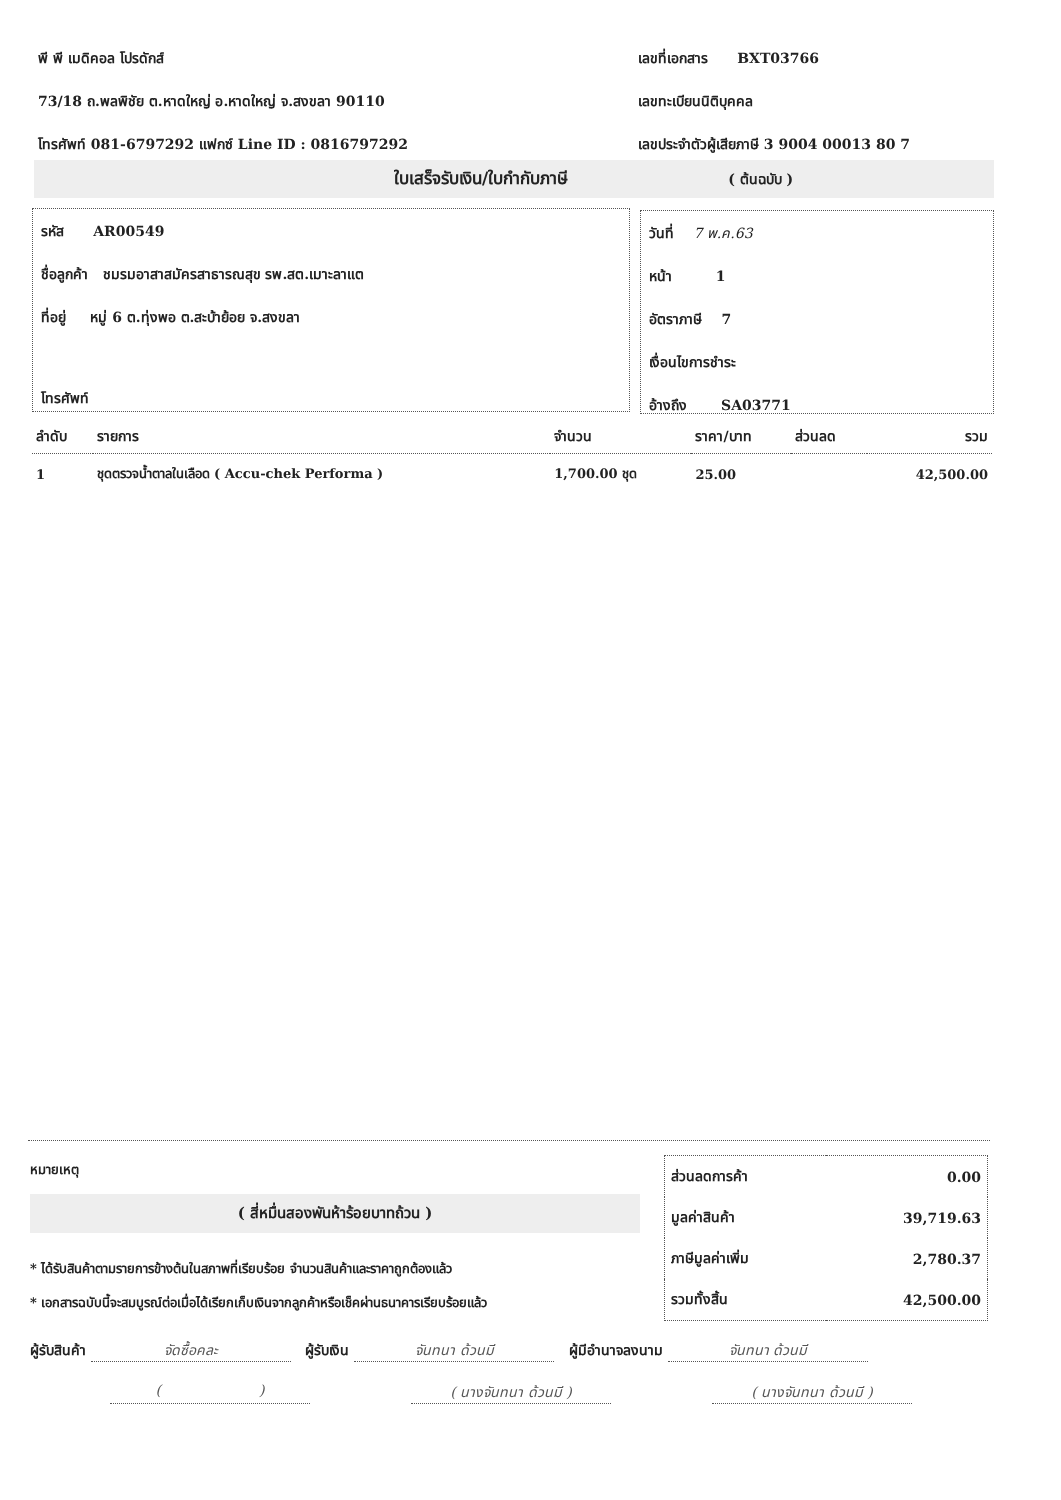พี พี เมดิคอล โปรดักส์
73/18 ถ.พลพิชัย ต.หาดใหญ่ อ.หาดใหญ่ จ.สงขลา 90110
โทรศัพท์ 081-6797292 แฟกซ์ Line ID : 0816797292
เลขที่เอกสาร BXT03766
เลขทะเบียนนิติบุคคล
เลขประจำตัวผู้เสียภาษี 3 9004 00013 80 7
ใบเสร็จรับเงิน/ใบกำกับภาษี ( ต้นฉบับ )
รหัส AR00549
ชื่อลูกค้า ชมรมอาสาสมัครสาธารณสุข รพ.สต.เมาะลาแต
ที่อยู่ หมู่ 6 ต.ทุ่งพอ ต.สะบ้าย้อย จ.สงขลา
โทรศัพท์
วันที่ 7 พ.ค.63
หน้า 1
อัตราภาษี 7
เงื่อนไขการชำระ
อ้างถึง SA03771
| ลำดับ | รายการ | จำนวน | ราคา/บาท | ส่วนลด | รวม |
| --- | --- | --- | --- | --- | --- |
| 1 | ชุดตรวจน้ำตาลในเลือด ( Accu-chek Performa ) | 1,700.00 ชุด | 25.00 | | 42,500.00 |
หมายเหตุ
( สี่หมื่นสองพันห้าร้อยบาทถ้วน )
* ได้รับสินค้าตามรายการข้างต้นในสภาพที่เรียบร้อย จำนวนสินค้าและราคาถูกต้องแล้ว
* เอกสารฉบับนี้จะสมบูรณ์ต่อเมื่อได้เรียกเก็บเงินจากลูกค้าหรือเช็คผ่านธนาคารเรียบร้อยแล้ว
| ส่วนลดการค้า | 0.00 |
| มูลค่าสินค้า | 39,719.63 |
| ภาษีมูลค่าเพิ่ม | 2,780.37 |
| รวมทั้งสิ้น | 42,500.00 |
ผู้รับสินค้า จัดซื้อคละ ผู้รับเงิน จันทนา ด้วนมี ผู้มีอำนาจลงนาม จันทนา ด้วนมี
( ) ( นางจันทนา ด้วนมี ) ( นางจันทนา ด้วนมี )